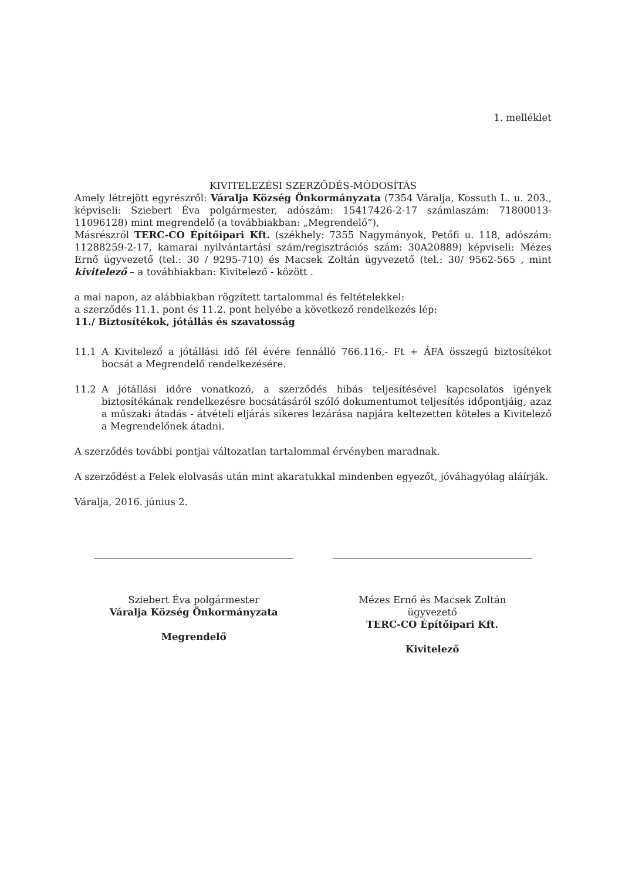1. melléklet
KIVITELEZÉSI SZERZŐDÉS-MÓDOSÍTÁS
Amely létrejött egyrészről: Váralja Község Önkormányzata (7354 Váralja, Kossuth L. u. 203., képviseli: Sziebert Éva polgármester, adószám: 15417426-2-17 számlaszám: 71800013-11096128) mint megrendelő (a továbbiakban: „Megrendelő”),
Másrészről TERC-CO Építőipari Kft. (székhely: 7355 Nagymányok, Petőfi u. 118, adószám: 11288259-2-17, kamarai nyilvántartási szám/regisztrációs szám: 30A20889) képviseli: Mézes Ernő ügyvezető (tel.: 30 / 9295-710) és Macsek Zoltán ügyvezető (tel.: 30/ 9562-565 , mint kivitelező – a továbbiakban: Kivitelező - között .
a mai napon, az alábbiakban rögzített tartalommal és feltételekkel:
a szerződés 11.1. pont és 11.2. pont helyébe a következő rendelkezés lép:
11./ Biztosítékok, jótállás és szavatosság
11.1 A Kivitelező a jótállási idő fél évére fennálló 766.116,- Ft + ÁFA összegű biztosítékot bocsát a Megrendelő rendelkezésére.
11.2 A jótállási időre vonatkozó, a szerződés hibás teljesítésével kapcsolatos igények biztosítékának rendelkezésre bocsátásáról szóló dokumentumot teljesítés időpontjáig, azaz a műszaki átadás - átvételi eljárás sikeres lezárása napjára keltezetten köteles a Kivitelező a Megrendelőnek átadni.
A szerződés további pontjai változatlan tartalommal érvényben maradnak.
A szerződést a Felek elolvasás után mint akaratukkal mindenben egyezőt, jóváhagyólag aláírják.
Váralja, 2016. június 2.
Sziebert Éva polgármester
Váralja Község Önkormányzata
Megrendelő
Mézes Ernő és Macsek Zoltán ügyvezető
TERC-CO Építőipari Kft.
Kivitelező